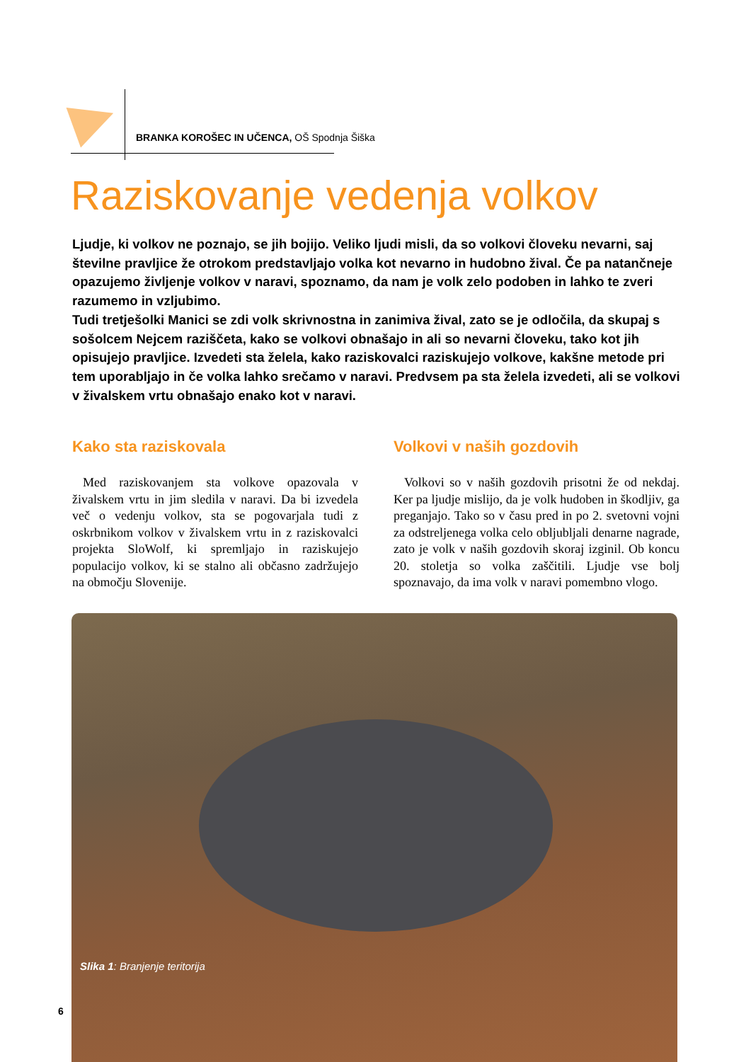BRANKA KOROŠEC IN UČENCA, OŠ Spodnja Šiška
Raziskovanje vedenja volkov
Ljudje, ki volkov ne poznajo, se jih bojijo. Veliko ljudi misli, da so volkovi človeku nevarni, saj številne pravljice že otrokom predstavljajo volka kot nevarno in hudobno žival. Če pa natančneje opazujemo življenje volkov v naravi, spoznamo, da nam je volk zelo podoben in lahko te zveri razumemo in vzljubimo.
Tudi tretješolki Manici se zdi volk skrivnostna in zanimiva žival, zato se je odločila, da skupaj s sošolcem Nejcem raziščeta, kako se volkovi obnašajo in ali so nevarni človeku, tako kot jih opisujejo pravljice. Izvedeti sta želela, kako raziskovalci raziskujejo volkove, kakšne metode pri tem uporabljajo in če volka lahko srečamo v naravi. Predvsem pa sta želela izvedeti, ali se volkovi v živalskem vrtu obnašajo enako kot v naravi.
Kako sta raziskovala
Med raziskovanjem sta volkove opazovala v živalskem vrtu in jim sledila v naravi. Da bi izvedela več o vedenju volkov, sta se pogovarjala tudi z oskrbnikom volkov v živalskem vrtu in z raziskovalci projekta SloWolf, ki spremljajo in raziskujejo populacijo volkov, ki se stalno ali občasno zadržujejo na območju Slovenije.
Volkovi v naših gozdovih
Volkovi so v naših gozdovih prisotni že od nekdaj. Ker pa ljudje mislijo, da je volk hudoben in škodljiv, ga preganjajo. Tako so v času pred in po 2. svetovni vojni za odstreljenega volka celo obljubljali denarne nagrade, zato je volk v naših gozdovih skoraj izginil. Ob koncu 20. stoletja so volka zaščitili. Ljudje vse bolj spoznavajo, da ima volk v naravi pomembno vlogo.
Slika 1: Branjenje teritorija
6